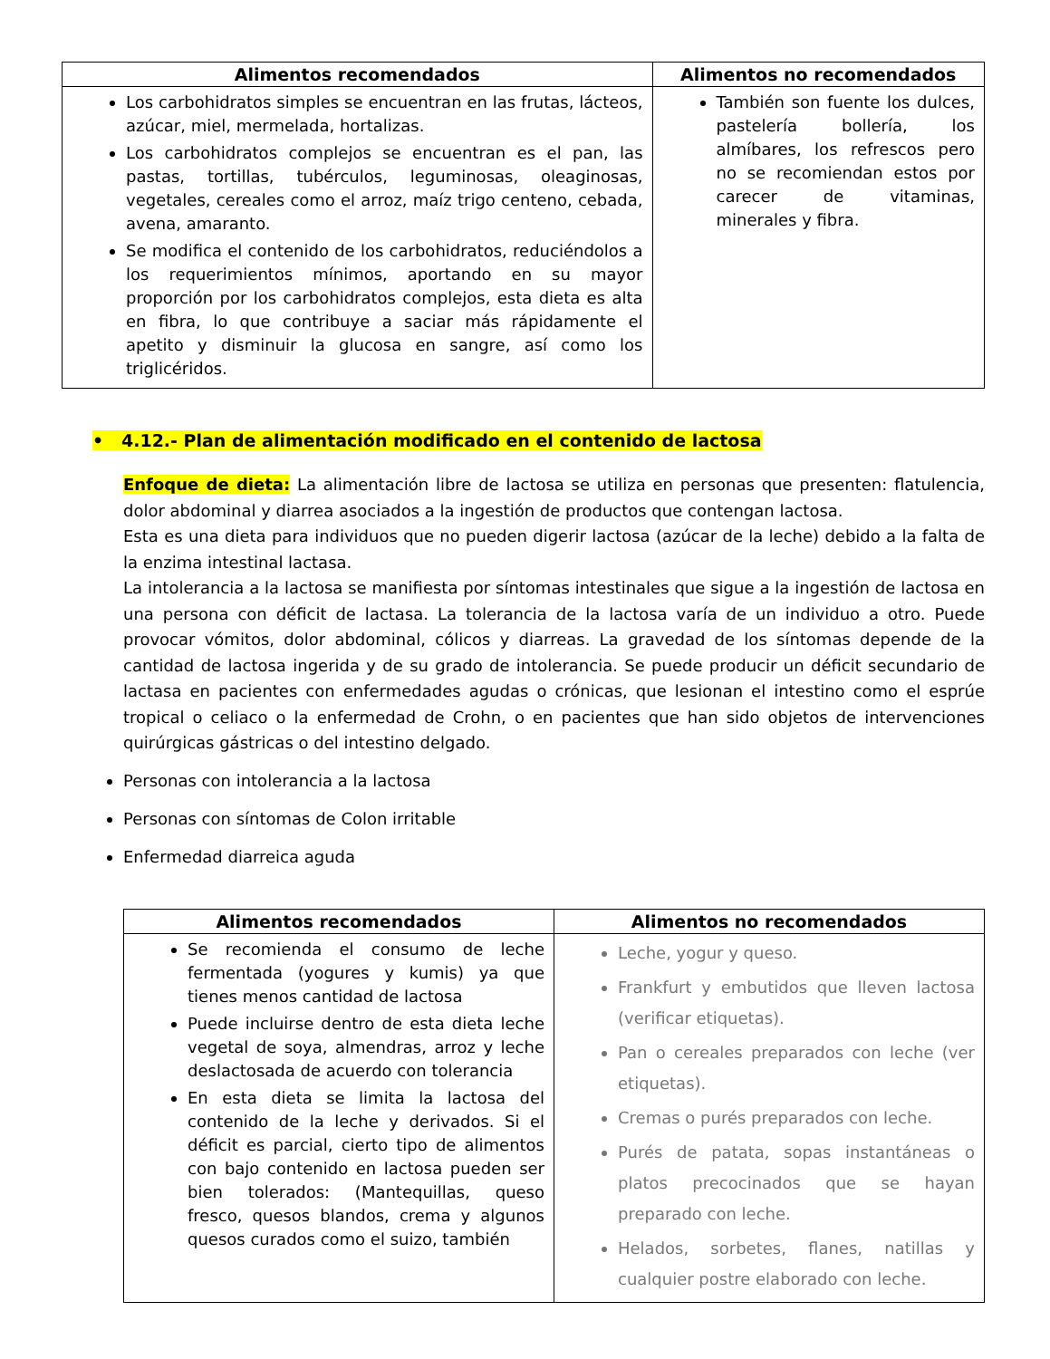| Alimentos recomendados | Alimentos no recomendados |
| --- | --- |
| Los carbohidratos simples se encuentran en las frutas, lácteos, azúcar, miel, mermelada, hortalizas. Los carbohidratos complejos se encuentran es el pan, las pastas, tortillas, tubérculos, leguminosas, oleaginosas, vegetales, cereales como el arroz, maíz trigo centeno, cebada, avena, amaranto. Se modifica el contenido de los carbohidratos, reduciéndolos a los requerimientos mínimos, aportando en su mayor proporción por los carbohidratos complejos, esta dieta es alta en fibra, lo que contribuye a saciar más rápidamente el apetito y disminuir la glucosa en sangre, así como los triglicéridos. | También son fuente los dulces, pastelería bollería, los almíbares, los refrescos pero no se recomiendan estos por carecer de vitaminas, minerales y fibra. |
• 4.12.- Plan de alimentación modificado en el contenido de lactosa
Enfoque de dieta: La alimentación libre de lactosa se utiliza en personas que presenten: flatulencia, dolor abdominal y diarrea asociados a la ingestión de productos que contengan lactosa.
Esta es una dieta para individuos que no pueden digerir lactosa (azúcar de la leche) debido a la falta de la enzima intestinal lactasa.
La intolerancia a la lactosa se manifiesta por síntomas intestinales que sigue a la ingestión de lactosa en una persona con déficit de lactasa. La tolerancia de la lactosa varía de un individuo a otro. Puede provocar vómitos, dolor abdominal, cólicos y diarreas. La gravedad de los síntomas depende de la cantidad de lactosa ingerida y de su grado de intolerancia. Se puede producir un déficit secundario de lactasa en pacientes con enfermedades agudas o crónicas, que lesionan el intestino como el esprúe tropical o celiaco o la enfermedad de Crohn, o en pacientes que han sido objetos de intervenciones quirúrgicas gástricas o del intestino delgado.
Personas con intolerancia a la lactosa
Personas con síntomas de Colon irritable
Enfermedad diarreica aguda
| Alimentos recomendados | Alimentos no recomendados |
| --- | --- |
| Se recomienda el consumo de leche fermentada (yogures y kumis) ya que tienes menos cantidad de lactosa Puede incluirse dentro de esta dieta leche vegetal de soya, almendras, arroz y leche deslactosada de acuerdo con tolerancia En esta dieta se limita la lactosa del contenido de la leche y derivados. Si el déficit es parcial, cierto tipo de alimentos con bajo contenido en lactosa pueden ser bien tolerados: (Mantequillas, queso fresco, quesos blandos, crema y algunos quesos curados como el suizo, también | Leche, yogur y queso. Frankfurt y embutidos que lleven lactosa (verificar etiquetas). Pan o cereales preparados con leche (ver etiquetas). Cremas o purés preparados con leche. Purés de patata, sopas instantáneas o platos precocinados que se hayan preparado con leche. Helados, sorbetes, flanes, natillas y cualquier postre elaborado con leche. |